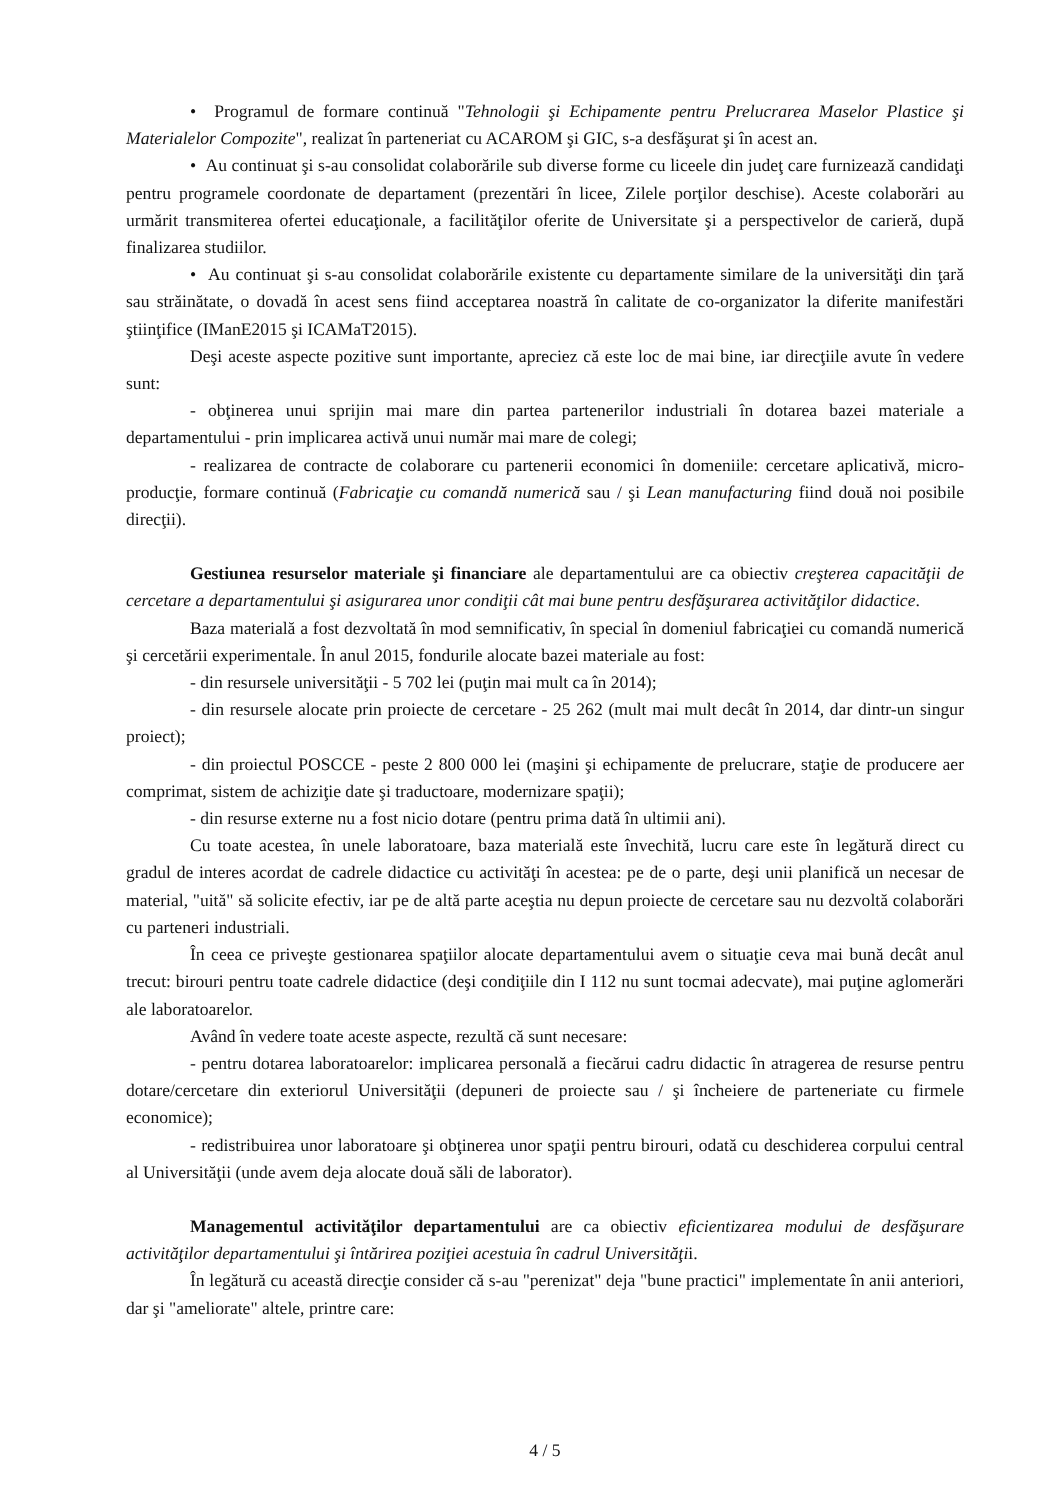• Programul de formare continuă "Tehnologii şi Echipamente pentru Prelucrarea Maselor Plastice şi Materialelor Compozite", realizat în parteneriat cu ACAROM şi GIC, s-a desfăşurat şi în acest an.
• Au continuat şi s-au consolidat colaborările sub diverse forme cu liceele din judeţ care furnizează candidaţi pentru programele coordonate de departament (prezentări în licee, Zilele porţilor deschise). Aceste colaborări au urmărit transmiterea ofertei educaţionale, a facilităţilor oferite de Universitate şi a perspectivelor de carieră, după finalizarea studiilor.
• Au continuat şi s-au consolidat colaborările existente cu departamente similare de la universităţi din ţară sau străinătate, o dovadă în acest sens fiind acceptarea noastră în calitate de co-organizator la diferite manifestări ştiinţifice (IManE2015 şi ICAMaT2015).
Deşi aceste aspecte pozitive sunt importante, apreciez că este loc de mai bine, iar direcţiile avute în vedere sunt:
- obţinerea unui sprijin mai mare din partea partenerilor industriali în dotarea bazei materiale a departamentului - prin implicarea activă unui număr mai mare de colegi;
- realizarea de contracte de colaborare cu partenerii economici în domeniile: cercetare aplicativă, micro-producţie, formare continuă (Fabricaţie cu comandă numerică sau / şi Lean manufacturing fiind două noi posibile direcţii).
Gestiunea resurselor materiale şi financiare ale departamentului are ca obiectiv creşterea capacităţii de cercetare a departamentului şi asigurarea unor condiţii cât mai bune pentru desfăşurarea activităţilor didactice.
Baza materială a fost dezvoltată în mod semnificativ, în special în domeniul fabricaţiei cu comandă numerică şi cercetării experimentale. În anul 2015, fondurile alocate bazei materiale au fost:
- din resursele universităţii - 5 702 lei (puţin mai mult ca în 2014);
- din resursele alocate prin proiecte de cercetare - 25 262 (mult mai mult decât în 2014, dar dintr-un singur proiect);
- din proiectul POSCCE - peste 2 800 000 lei (maşini şi echipamente de prelucrare, staţie de producere aer comprimat, sistem de achiziţie date şi traductoare, modernizare spaţii);
- din resurse externe nu a fost nicio dotare (pentru prima dată în ultimii ani).
Cu toate acestea, în unele laboratoare, baza materială este învechită, lucru care este în legătură direct cu gradul de interes acordat de cadrele didactice cu activităţi în acestea: pe de o parte, deşi unii planifică un necesar de material, "uită" să solicite efectiv, iar pe de altă parte aceştia nu depun proiecte de cercetare sau nu dezvoltă colaborări cu parteneri industriali.
În ceea ce priveşte gestionarea spaţiilor alocate departamentului avem o situaţie ceva mai bună decât anul trecut: birouri pentru toate cadrele didactice (deşi condiţiile din I 112 nu sunt tocmai adecvate), mai puţine aglomerări ale laboratoarelor.
Având în vedere toate aceste aspecte, rezultă că sunt necesare:
- pentru dotarea laboratoarelor: implicarea personală a fiecărui cadru didactic în atragerea de resurse pentru dotare/cercetare din exteriorul Universităţii (depuneri de proiecte sau / şi încheiere de parteneriate cu firmele economice);
- redistribuirea unor laboratoare şi obţinerea unor spaţii pentru birouri, odată cu deschiderea corpului central al Universităţii (unde avem deja alocate două săli de laborator).
Managementul activităţilor departamentului are ca obiectiv eficientizarea modului de desfăşurare activităţilor departamentului şi întărirea poziţiei acestuia în cadrul Universităţii.
În legătură cu această direcţie consider că s-au "perenizat" deja "bune practici" implementate în anii anteriori, dar şi "ameliorate" altele, printre care:
4 / 5